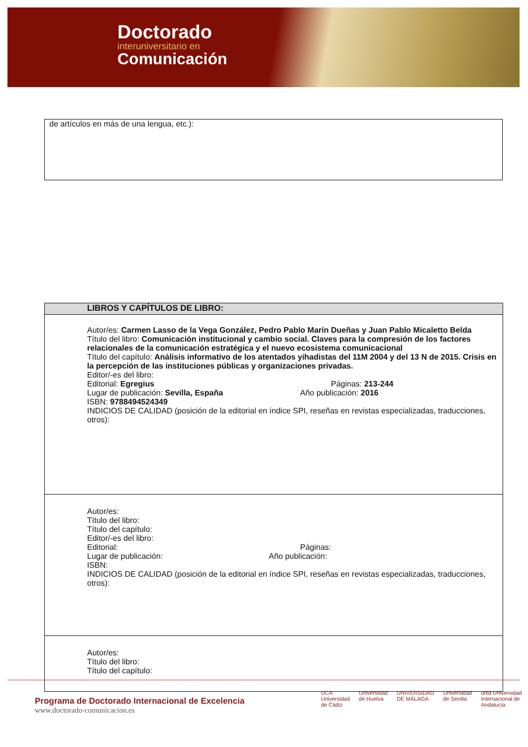Doctorado
interuniversitario en
Comunicación
de artículos en más de una lengua, etc.):
| LIBROS Y CAPÍTULOS DE LIBRO: |
| --- |
| Autor/es: Carmen Lasso de la Vega González, Pedro Pablo Marín Dueñas y Juan Pablo Micaletto Belda Título del libro: Comunicación institucional y cambio social. Claves para la compresión de los factores relacionales de la comunicación estratégica y el nuevo ecosistema comunicacional Título del capítulo: Análisis informativo de los atentados yihadistas del 11M 2004 y del 13 N de 2015. Crisis en la percepción de las instituciones públicas y organizaciones privadas. Editor/-es del libro: Editorial: Egregius Páginas: 213-244 Lugar de publicación: Sevilla, España Año publicación: 2016 ISBN: 9788494524349 INDICIOS DE CALIDAD (posición de la editorial en índice SPI, reseñas en revistas especializadas, traducciones, otros): |
| Autor/es: Título del libro: Título del capítulo: Editor/-es del libro: Editorial: Páginas: Lugar de publicación: Año publicación: ISBN: INDICIOS DE CALIDAD (posición de la editorial en índice SPI, reseñas en revistas especializadas, traducciones, otros): |
| Autor/es: Título del libro: Título del capítulo: |
Programa de Doctorado Internacional de Excelencia
www.doctorado-comunicacion.es
UCA Universidad de Cádiz Universidad de Huelva UNIVERSIDAD DE MÁLAGA Universidad de Sevilla unia Universidad Internacional de Andalucía